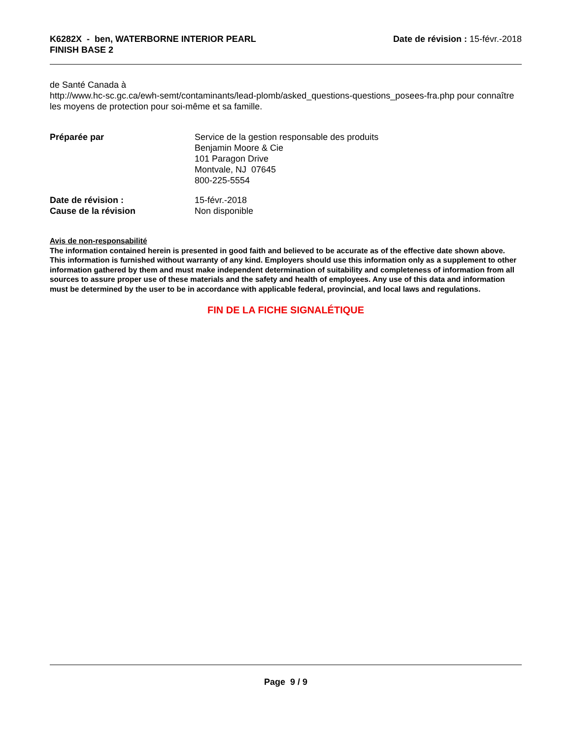K6282X - ben, WATERBORNE INTERIOR PEARL
FINISH BASE 2
Date de révision : 15-févr.-2018
de Santé Canada à
http://www.hc-sc.gc.ca/ewh-semt/contaminants/lead-plomb/asked_questions-questions_posees-fra.php pour connaître les moyens de protection pour soi-même et sa famille.
Préparée par Service de la gestion responsable des produits
Benjamin Moore & Cie
101 Paragon Drive
Montvale, NJ 07645
800-225-5554
Date de révision : 15-févr.-2018
Cause de la révision Non disponible
Avis de non-responsabilité
The information contained herein is presented in good faith and believed to be accurate as of the effective date shown above. This information is furnished without warranty of any kind. Employers should use this information only as a supplement to other information gathered by them and must make independent determination of suitability and completeness of information from all sources to assure proper use of these materials and the safety and health of employees. Any use of this data and information must be determined by the user to be in accordance with applicable federal, provincial, and local laws and regulations.
FIN DE LA FICHE SIGNALÉTIQUE
Page 9 / 9